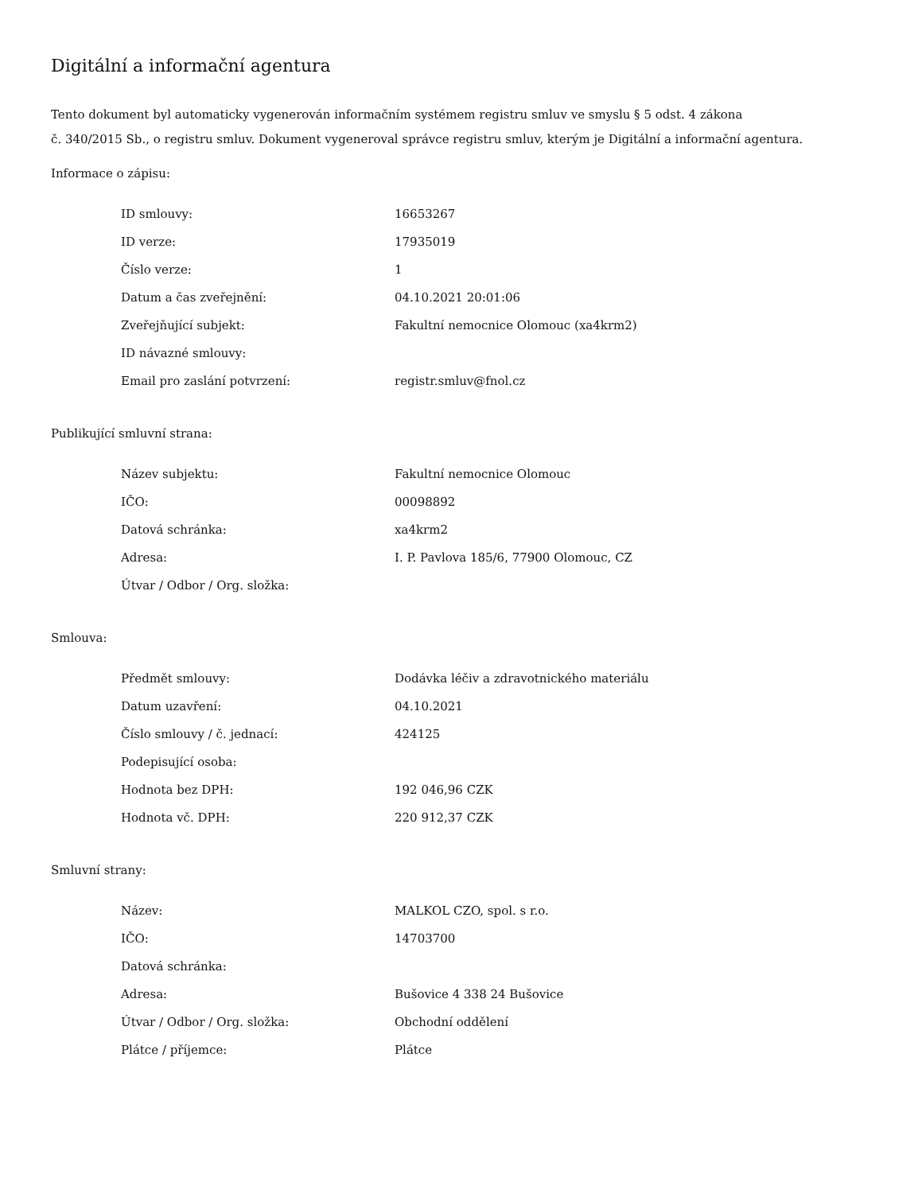Digitální a informační agentura
Tento dokument byl automaticky vygenerován informačním systémem registru smluv ve smyslu § 5 odst. 4 zákona
č. 340/2015 Sb., o registru smluv. Dokument vygeneroval správce registru smluv, kterým je Digitální a informační agentura.
Informace o zápisu:
| ID smlouvy: | 16653267 |
| ID verze: | 17935019 |
| Číslo verze: | 1 |
| Datum a čas zveřejnění: | 04.10.2021 20:01:06 |
| Zveřejňující subjekt: | Fakultní nemocnice Olomouc (xa4krm2) |
| ID návazné smlouvy: | |
| Email pro zaslání potvrzení: | registr.smluv@fnol.cz |
Publikující smluvní strana:
| Název subjektu: | Fakultní nemocnice Olomouc |
| IČO: | 00098892 |
| Datová schránka: | xa4krm2 |
| Adresa: | I. P. Pavlova 185/6, 77900 Olomouc, CZ |
| Útvar / Odbor / Org. složka: | |
Smlouva:
| Předmět smlouvy: | Dodávka léčiv a zdravotnického materiálu |
| Datum uzavření: | 04.10.2021 |
| Číslo smlouvy / č. jednací: | 424125 |
| Podepisující osoba: | |
| Hodnota bez DPH: | 192 046,96 CZK |
| Hodnota vč. DPH: | 220 912,37 CZK |
Smluvní strany:
| Název: | MALKOL CZO, spol. s r.o. |
| IČO: | 14703700 |
| Datová schránka: | |
| Adresa: | Bušovice 4 338 24 Bušovice |
| Útvar / Odbor / Org. složka: | Obchodní oddělení |
| Plátce / příjemce: | Plátce |